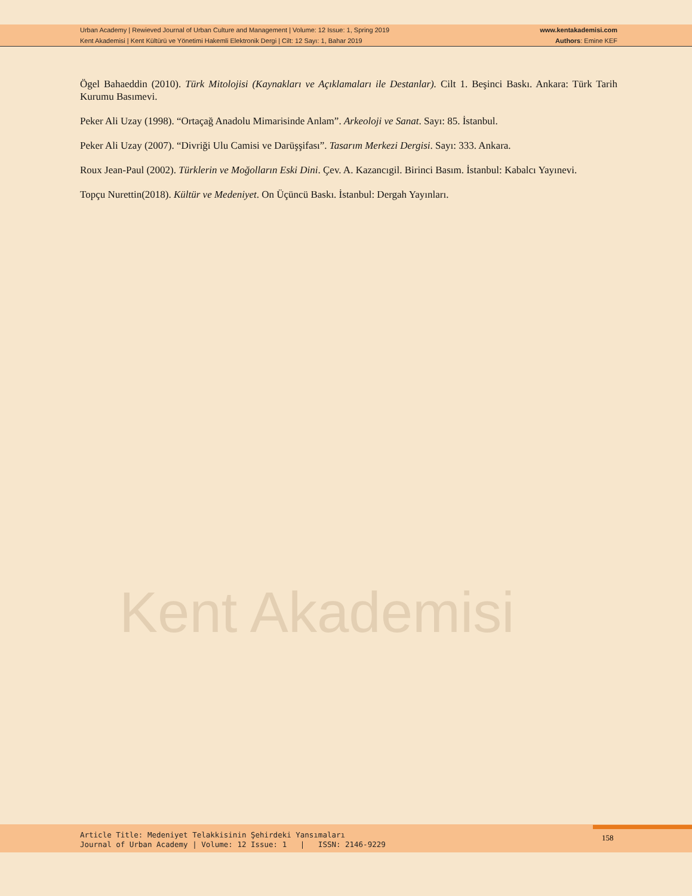Urban Academy | Rewieved Journal of Urban Culture and Management | Volume: 12 Issue: 1, Spring 2019 www.kentakademisi.com
Kent Akademisi | Kent Kültürü ve Yönetimi Hakemli Elektronik Dergi | Cilt: 12 Sayı: 1, Bahar 2019 Authors: Emine KEF
Kent Akademisi
Ögel Bahaeddin (2010). Türk Mitolojisi (Kaynakları ve Açıklamaları ile Destanlar). Cilt 1. Beşinci Baskı. Ankara: Türk Tarih Kurumu Basımevi.
Peker Ali Uzay (1998). “Ortaçağ Anadolu Mimarisinde Anlam”. Arkeoloji ve Sanat. Sayı: 85. İstanbul.
Peker Ali Uzay (2007). “Divriği Ulu Camisi ve Darüşşifası”. Tasarım Merkezi Dergisi. Sayı: 333. Ankara.
Roux Jean-Paul (2002). Türklerin ve Moğolların Eski Dini. Çev. A. Kazancıgil. Birinci Basım. İstanbul: Kabalcı Yayınevi.
Topçu Nurettin(2018). Kültür ve Medeniyet. On Üçüncü Baskı. İstanbul: Dergah Yayınları.
Article Title: Medeniyet Telakkisinin Şehirdeki Yansımaları
Journal of Urban Academy | Volume: 12 Issue: 1 | ISSN: 2146-9229
158